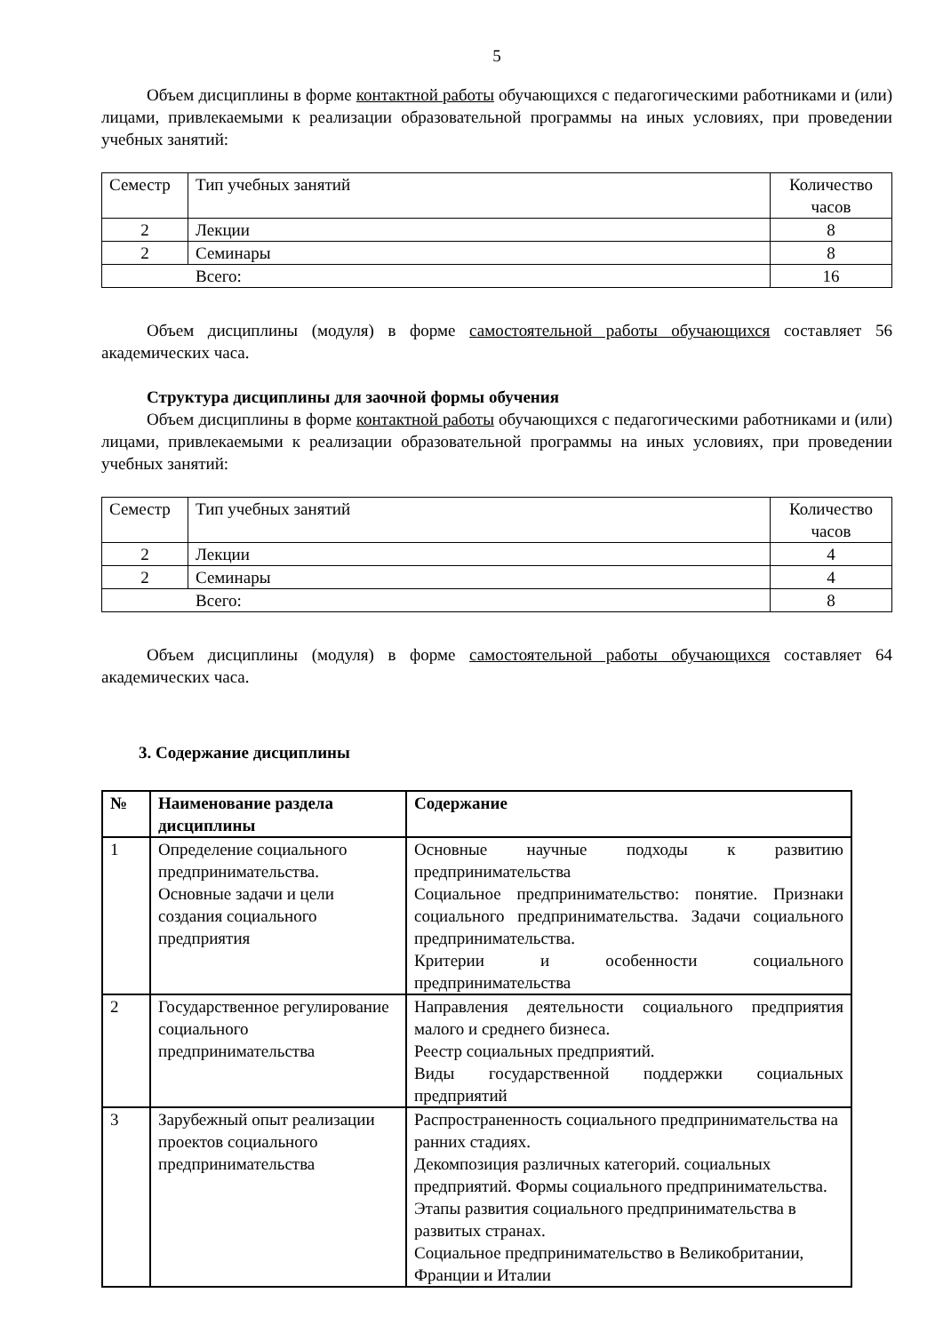5
Объем дисциплины в форме контактной работы обучающихся с педагогическими работниками и (или) лицами, привлекаемыми к реализации образовательной программы на иных условиях, при проведении учебных занятий:
| Семестр | Тип учебных занятий | Количество часов |
| 2 | Лекции | 8 |
| 2 | Семинары | 8 |
| Всего: | | 16 |
Объем дисциплины (модуля) в форме самостоятельной работы обучающихся составляет 56 академических часа.
Структура дисциплины для заочной формы обучения
Объем дисциплины в форме контактной работы обучающихся с педагогическими работниками и (или) лицами, привлекаемыми к реализации образовательной программы на иных условиях, при проведении учебных занятий:
| Семестр | Тип учебных занятий | Количество часов |
| 2 | Лекции | 4 |
| 2 | Семинары | 4 |
| Всего: | | 8 |
Объем дисциплины (модуля) в форме самостоятельной работы обучающихся составляет 64 академических часа.
3. Содержание дисциплины
| № | Наименование раздела дисциплины | Содержание |
| --- | --- | --- |
| 1 | Определение социального предпринимательства. Основные задачи и цели создания социального предприятия | Основные научные подходы к развитию предпринимательства Социальное предпринимательство: понятие. Признаки социального предпринимательства. Задачи социального предпринимательства. Критерии и особенности социального предпринимательства |
| 2 | Государственное регулирование социального предпринимательства | Направления деятельности социального предприятия малого и среднего бизнеса. Реестр социальных предприятий. Виды государственной поддержки социальных предприятий |
| 3 | Зарубежный опыт реализации проектов социального предпринимательства | Распространенность социального предпринимательства на ранних стадиях. Декомпозиция различных категорий. социальных предприятий. Формы социального предпринимательства. Этапы развития социального предпринимательства в развитых странах. Социальное предпринимательство в Великобритании, Франции и Италии |